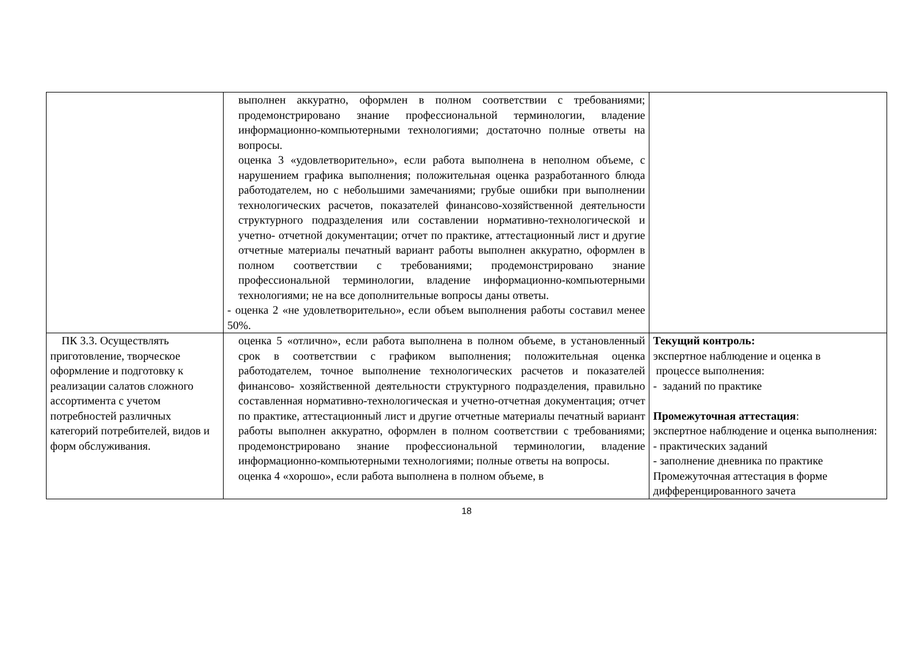| | выполнен аккуратно, оформлен в полном соответствии с требованиями; продемонстрировано знание профессиональной терминологии, владение информационно-компьютерными технологиями; достаточно полные ответы на вопросы. оценка 3 «удовлетворительно», если работа выполнена в неполном объеме, с нарушением графика выполнения; положительная оценка разработанного блюда работодателем, но с небольшими замечаниями; грубые ошибки при выполнении технологических расчетов, показателей финансово-хозяйственной деятельности структурного подразделения или составлении нормативно-технологической и учетно- отчетной документации; отчет по практике, аттестационный лист и другие отчетные материалы печатный вариант работы выполнен аккуратно, оформлен в полном соответствии с требованиями; продемонстрировано знание профессиональной терминологии, владение информационно-компьютерными технологиями; не на все дополнительные вопросы даны ответы. - оценка 2 «не удовлетворительно», если объем выполнения работы составил менее 50%. | |
| ПК 3.3. Осуществлять приготовление, творческое оформление и подготовку к реализации салатов сложного ассортимента с учетом потребностей различных категорий потребителей, видов и форм обслуживания. | оценка 5 «отлично», если работа выполнена в полном объеме, в установленный срок в соответствии с графиком выполнения; положительная оценка работодателем, точное выполнение технологических расчетов и показателей финансово- хозяйственной деятельности структурного подразделения, правильно составленная нормативно-технологическая и учетно-отчетная документация; отчет по практике, аттестационный лист и другие отчетные материалы печатный вариант работы выполнен аккуратно, оформлен в полном соответствии с требованиями; продемонстрировано знание профессиональной терминологии, владение информационно-компьютерными технологиями; полные ответы на вопросы. оценка 4 «хорошо», если работа выполнена в полном объеме, в | Текущий контроль: экспертное наблюдение и оценка в процессе выполнения: - заданий по практике Промежуточная аттестация : экспертное наблюдение и оценка выполнения: - практических заданий - заполнение дневника по практике Промежуточная аттестация в форме дифференцированного зачета |
18